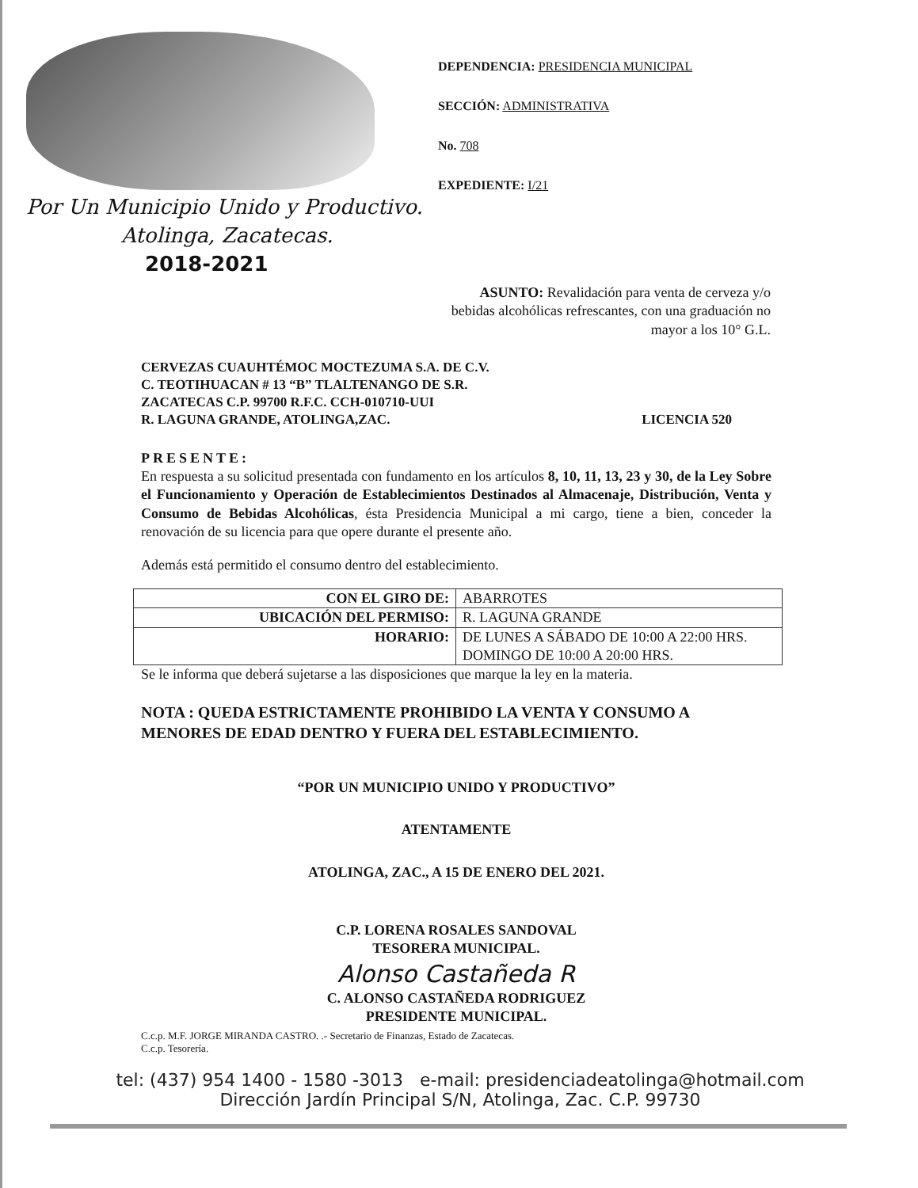Por Un Municipio Unido y Productivo.
Atolinga, Zacatecas.
2018-2021
DEPENDENCIA: PRESIDENCIA MUNICIPAL
SECCIÓN: ADMINISTRATIVA
No. 708
EXPEDIENTE: I/21
ASUNTO: Revalidación para venta de cerveza y/o bebidas alcohólicas refrescantes, con una graduación no mayor a los 10° G.L.
CERVEZAS CUAUHTÉMOC MOCTEZUMA S.A. DE C.V.
C. TEOTIHUACAN # 13 “B” TLALTENANGO DE S.R.
ZACATECAS C.P. 99700 R.F.C. CCH-010710-UUI
R. LAGUNA GRANDE, ATOLINGA,ZAC. LICENCIA 520
PRESENTE:
En respuesta a su solicitud presentada con fundamento en los artículos 8, 10, 11, 13, 23 y 30, de la Ley Sobre el Funcionamiento y Operación de Establecimientos Destinados al Almacenaje, Distribución, Venta y Consumo de Bebidas Alcohólicas, ésta Presidencia Municipal a mi cargo, tiene a bien, conceder la renovación de su licencia para que opere durante el presente año.
Además está permitido el consumo dentro del establecimiento.
| CON EL GIRO DE: | ABARROTES |
| UBICACIÓN DEL PERMISO: | R. LAGUNA GRANDE |
| HORARIO: | DE LUNES A SÁBADO DE 10:00 A 22:00 HRS. DOMINGO DE 10:00 A 20:00 HRS. |
Se le informa que deberá sujetarse a las disposiciones que marque la ley en la materia.
NOTA : QUEDA ESTRICTAMENTE PROHIBIDO LA VENTA Y CONSUMO A MENORES DE EDAD DENTRO Y FUERA DEL ESTABLECIMIENTO.
“POR UN MUNICIPIO UNIDO Y PRODUCTIVO”
ATENTAMENTE
ATOLINGA, ZAC., A 15 DE ENERO DEL 2021.
C.P. LORENA ROSALES SANDOVAL
TESORERA MUNICIPAL.
Alonso Castañeda R
C. ALONSO CASTAÑEDA RODRIGUEZ
PRESIDENTE MUNICIPAL.
C.c.p. M.F. JORGE MIRANDA CASTRO. .- Secretario de Finanzas, Estado de Zacatecas.
C.c.p. Tesorería.
tel: (437) 954 1400 - 1580 -3013 e-mail: presidenciadeatolinga@hotmail.com
Dirección Jardín Principal S/N, Atolinga, Zac. C.P. 99730